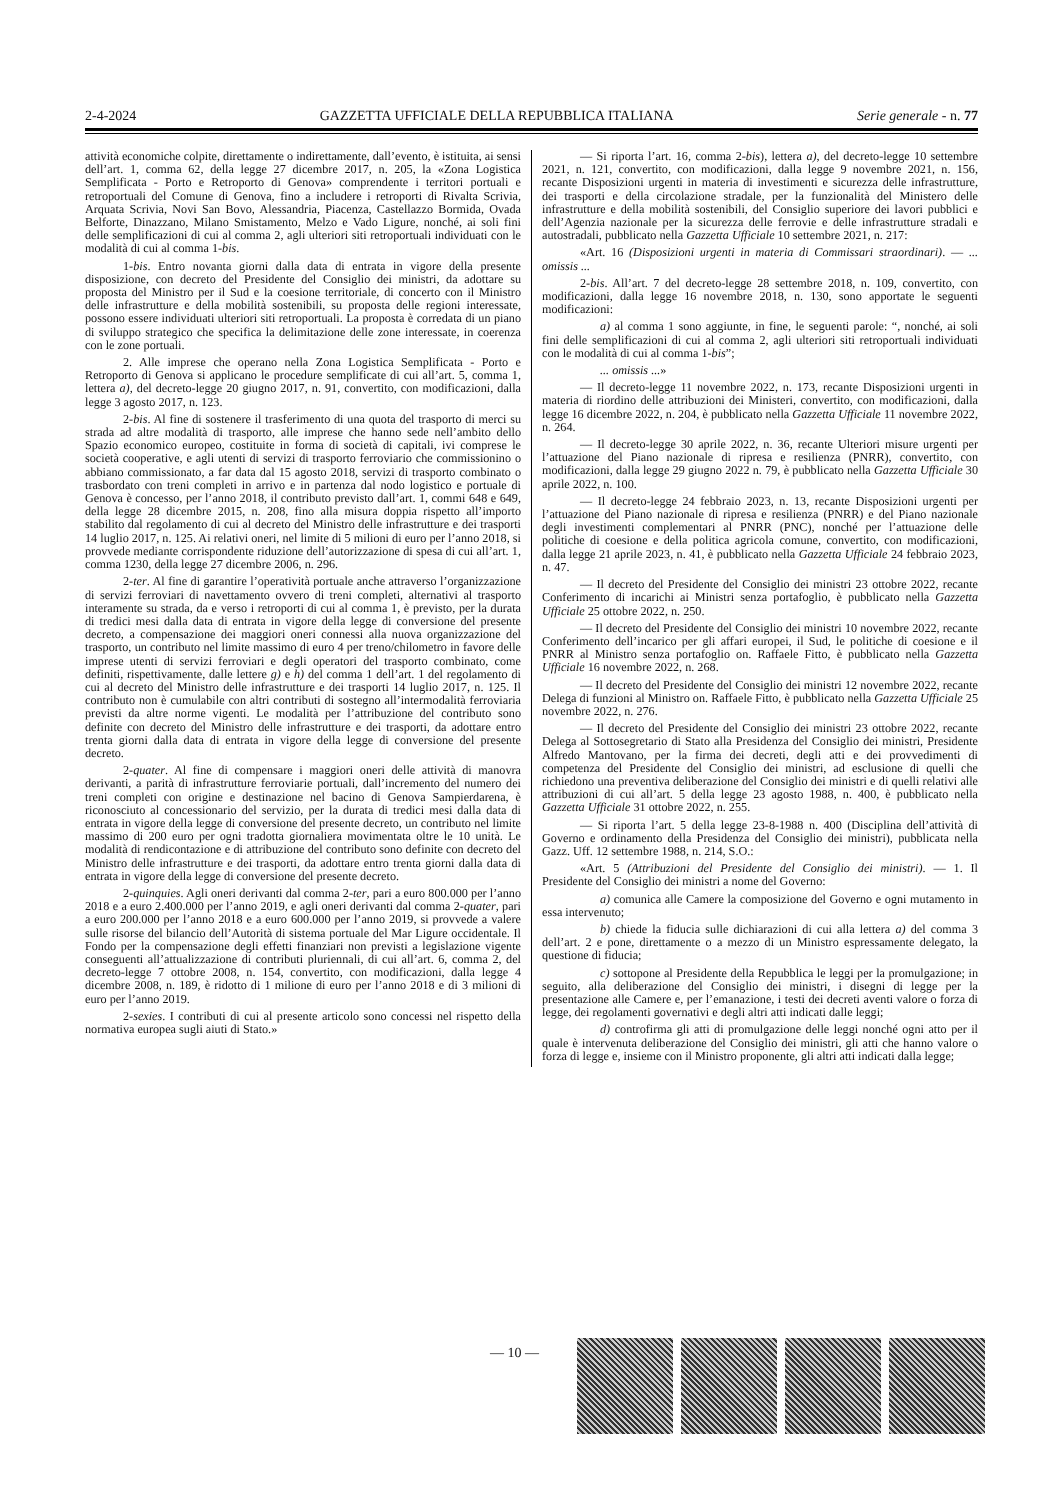2-4-2024 GAZZETTA UFFICIALE DELLA REPUBBLICA ITALIANA Serie generale - n. 77
attività economiche colpite, direttamente o indirettamente, dall’evento, è istituita, ai sensi dell’art. 1, comma 62, della legge 27 dicembre 2017, n. 205, la «Zona Logistica Semplificata - Porto e Retroporto di Genova» comprendente i territori portuali e retroportuali del Comune di Genova, fino a includere i retroporti di Rivalta Scrivia, Arquata Scrivia, Novi San Bovo, Alessandria, Piacenza, Castellazzo Bormida, Ovada Belforte, Dinazzano, Milano Smistamento, Melzo e Vado Ligure, nonché, ai soli fini delle semplificazioni di cui al comma 2, agli ulteriori siti retroportuali individuati con le modalità di cui al comma 1-bis.
1-bis. Entro novanta giorni dalla data di entrata in vigore della presente disposizione, con decreto del Presidente del Consiglio dei ministri, da adottare su proposta del Ministro per il Sud e la coesione territoriale, di concerto con il Ministro delle infrastrutture e della mobilità sostenibili, su proposta delle regioni interessate, possono essere individuati ulteriori siti retroportuali. La proposta è corredata di un piano di sviluppo strategico che specifica la delimitazione delle zone interessate, in coerenza con le zone portuali.
2. Alle imprese che operano nella Zona Logistica Semplificata - Porto e Retroporto di Genova si applicano le procedure semplificate di cui all’art. 5, comma 1, lettera a), del decreto-legge 20 giugno 2017, n. 91, convertito, con modificazioni, dalla legge 3 agosto 2017, n. 123.
2-bis. Al fine di sostenere il trasferimento di una quota del trasporto di merci su strada ad altre modalità di trasporto, alle imprese che hanno sede nell’ambito dello Spazio economico europeo, costituite in forma di società di capitali, ivi comprese le società cooperative, e agli utenti di servizi di trasporto ferroviario che commissionino o abbiano commissionato, a far data dal 15 agosto 2018, servizi di trasporto combinato o trasbordato con treni completi in arrivo e in partenza dal nodo logistico e portuale di Genova è concesso, per l’anno 2018, il contributo previsto dall’art. 1, commi 648 e 649, della legge 28 dicembre 2015, n. 208, fino alla misura doppia rispetto all’importo stabilito dal regolamento di cui al decreto del Ministro delle infrastrutture e dei trasporti 14 luglio 2017, n. 125. Ai relativi oneri, nel limite di 5 milioni di euro per l’anno 2018, si provvede mediante corrispondente riduzione dell’autorizzazione di spesa di cui all’art. 1, comma 1230, della legge 27 dicembre 2006, n. 296.
2-ter. Al fine di garantire l’operatività portuale anche attraverso l’organizzazione di servizi ferroviari di navettamento ovvero di treni completi, alternativi al trasporto interamente su strada, da e verso i retroporti di cui al comma 1, è previsto, per la durata di tredici mesi dalla data di entrata in vigore della legge di conversione del presente decreto, a compensazione dei maggiori oneri connessi alla nuova organizzazione del trasporto, un contributo nel limite massimo di euro 4 per treno/chilometro in favore delle imprese utenti di servizi ferroviari e degli operatori del trasporto combinato, come definiti, rispettivamente, dalle lettere g) e h) del comma 1 dell’art. 1 del regolamento di cui al decreto del Ministro delle infrastrutture e dei trasporti 14 luglio 2017, n. 125. Il contributo non è cumulabile con altri contributi di sostegno all’intermodalità ferroviaria previsti da altre norme vigenti. Le modalità per l’attribuzione del contributo sono definite con decreto del Ministro delle infrastrutture e dei trasporti, da adottare entro trenta giorni dalla data di entrata in vigore della legge di conversione del presente decreto.
2-quater. Al fine di compensare i maggiori oneri delle attività di manovra derivanti, a parità di infrastrutture ferroviarie portuali, dall’incremento del numero dei treni completi con origine e destinazione nel bacino di Genova Sampierdarena, è riconosciuto al concessionario del servizio, per la durata di tredici mesi dalla data di entrata in vigore della legge di conversione del presente decreto, un contributo nel limite massimo di 200 euro per ogni tradotta giornaliera movimentata oltre le 10 unità. Le modalità di rendicontazione e di attribuzione del contributo sono definite con decreto del Ministro delle infrastrutture e dei trasporti, da adottare entro trenta giorni dalla data di entrata in vigore della legge di conversione del presente decreto.
2-quinquies. Agli oneri derivanti dal comma 2-ter, pari a euro 800.000 per l’anno 2018 e a euro 2.400.000 per l’anno 2019, e agli oneri derivanti dal comma 2-quater, pari a euro 200.000 per l’anno 2018 e a euro 600.000 per l’anno 2019, si provvede a valere sulle risorse del bilancio dell’Autorità di sistema portuale del Mar Ligure occidentale. Il Fondo per la compensazione degli effetti finanziari non previsti a legislazione vigente conseguenti all’attualizzazione di contributi pluriennali, di cui all’art. 6, comma 2, del decreto-legge 7 ottobre 2008, n. 154, convertito, con modificazioni, dalla legge 4 dicembre 2008, n. 189, è ridotto di 1 milione di euro per l’anno 2018 e di 3 milioni di euro per l’anno 2019.
2-sexies. I contributi di cui al presente articolo sono concessi nel rispetto della normativa europea sugli aiuti di Stato.»
— Si riporta l’art. 16, comma 2-bis), lettera a), del decreto-legge 10 settembre 2021, n. 121, convertito, con modificazioni, dalla legge 9 novembre 2021, n. 156, recante Disposizioni urgenti in materia di investimenti e sicurezza delle infrastrutture, dei trasporti e della circolazione stradale, per la funzionalità del Ministero delle infrastrutture e della mobilità sostenibili, del Consiglio superiore dei lavori pubblici e dell’Agenzia nazionale per la sicurezza delle ferrovie e delle infrastrutture stradali e autostradali, pubblicato nella Gazzetta Ufficiale 10 settembre 2021, n. 217:
«Art. 16 (Disposizioni urgenti in materia di Commissari straordinari). — ... omissis ...
2-bis. All’art. 7 del decreto-legge 28 settembre 2018, n. 109, convertito, con modificazioni, dalla legge 16 novembre 2018, n. 130, sono apportate le seguenti modificazioni:
a) al comma 1 sono aggiunte, in fine, le seguenti parole: “, nonché, ai soli fini delle semplificazioni di cui al comma 2, agli ulteriori siti retroportuali individuati con le modalità di cui al comma 1-bis”;
... omissis ...»
— Il decreto-legge 11 novembre 2022, n. 173, recante Disposizioni urgenti in materia di riordino delle attribuzioni dei Ministeri, convertito, con modificazioni, dalla legge 16 dicembre 2022, n. 204, è pubblicato nella Gazzetta Ufficiale 11 novembre 2022, n. 264.
— Il decreto-legge 30 aprile 2022, n. 36, recante Ulteriori misure urgenti per l’attuazione del Piano nazionale di ripresa e resilienza (PNRR), convertito, con modificazioni, dalla legge 29 giugno 2022 n. 79, è pubblicato nella Gazzetta Ufficiale 30 aprile 2022, n. 100.
— Il decreto-legge 24 febbraio 2023, n. 13, recante Disposizioni urgenti per l’attuazione del Piano nazionale di ripresa e resilienza (PNRR) e del Piano nazionale degli investimenti complementari al PNRR (PNC), nonché per l’attuazione delle politiche di coesione e della politica agricola comune, convertito, con modificazioni, dalla legge 21 aprile 2023, n. 41, è pubblicato nella Gazzetta Ufficiale 24 febbraio 2023, n. 47.
— Il decreto del Presidente del Consiglio dei ministri 23 ottobre 2022, recante Conferimento di incarichi ai Ministri senza portafoglio, è pubblicato nella Gazzetta Ufficiale 25 ottobre 2022, n. 250.
— Il decreto del Presidente del Consiglio dei ministri 10 novembre 2022, recante Conferimento dell’incarico per gli affari europei, il Sud, le politiche di coesione e il PNRR al Ministro senza portafoglio on. Raffaele Fitto, è pubblicato nella Gazzetta Ufficiale 16 novembre 2022, n. 268.
— Il decreto del Presidente del Consiglio dei ministri 12 novembre 2022, recante Delega di funzioni al Ministro on. Raffaele Fitto, è pubblicato nella Gazzetta Ufficiale 25 novembre 2022, n. 276.
— Il decreto del Presidente del Consiglio dei ministri 23 ottobre 2022, recante Delega al Sottosegretario di Stato alla Presidenza del Consiglio dei ministri, Presidente Alfredo Mantovano, per la firma dei decreti, degli atti e dei provvedimenti di competenza del Presidente del Consiglio dei ministri, ad esclusione di quelli che richiedono una preventiva deliberazione del Consiglio dei ministri e di quelli relativi alle attribuzioni di cui all’art. 5 della legge 23 agosto 1988, n. 400, è pubblicato nella Gazzetta Ufficiale 31 ottobre 2022, n. 255.
— Si riporta l’art. 5 della legge 23-8-1988 n. 400 (Disciplina dell’attività di Governo e ordinamento della Presidenza del Consiglio dei ministri), pubblicata nella Gazz. Uff. 12 settembre 1988, n. 214, S.O.:
«Art. 5 (Attribuzioni del Presidente del Consiglio dei ministri). — 1. Il Presidente del Consiglio dei ministri a nome del Governo:
a) comunica alle Camere la composizione del Governo e ogni mutamento in essa intervenuto;
b) chiede la fiducia sulle dichiarazioni di cui alla lettera a) del comma 3 dell’art. 2 e pone, direttamente o a mezzo di un Ministro espressamente delegato, la questione di fiducia;
c) sottopone al Presidente della Repubblica le leggi per la promulgazione; in seguito, alla deliberazione del Consiglio dei ministri, i disegni di legge per la presentazione alle Camere e, per l’emanazione, i testi dei decreti aventi valore o forza di legge, dei regolamenti governativi e degli altri atti indicati dalle leggi;
d) controfirma gli atti di promulgazione delle leggi nonché ogni atto per il quale è intervenuta deliberazione del Consiglio dei ministri, gli atti che hanno valore o forza di legge e, insieme con il Ministro proponente, gli altri atti indicati dalla legge;
— 10 —